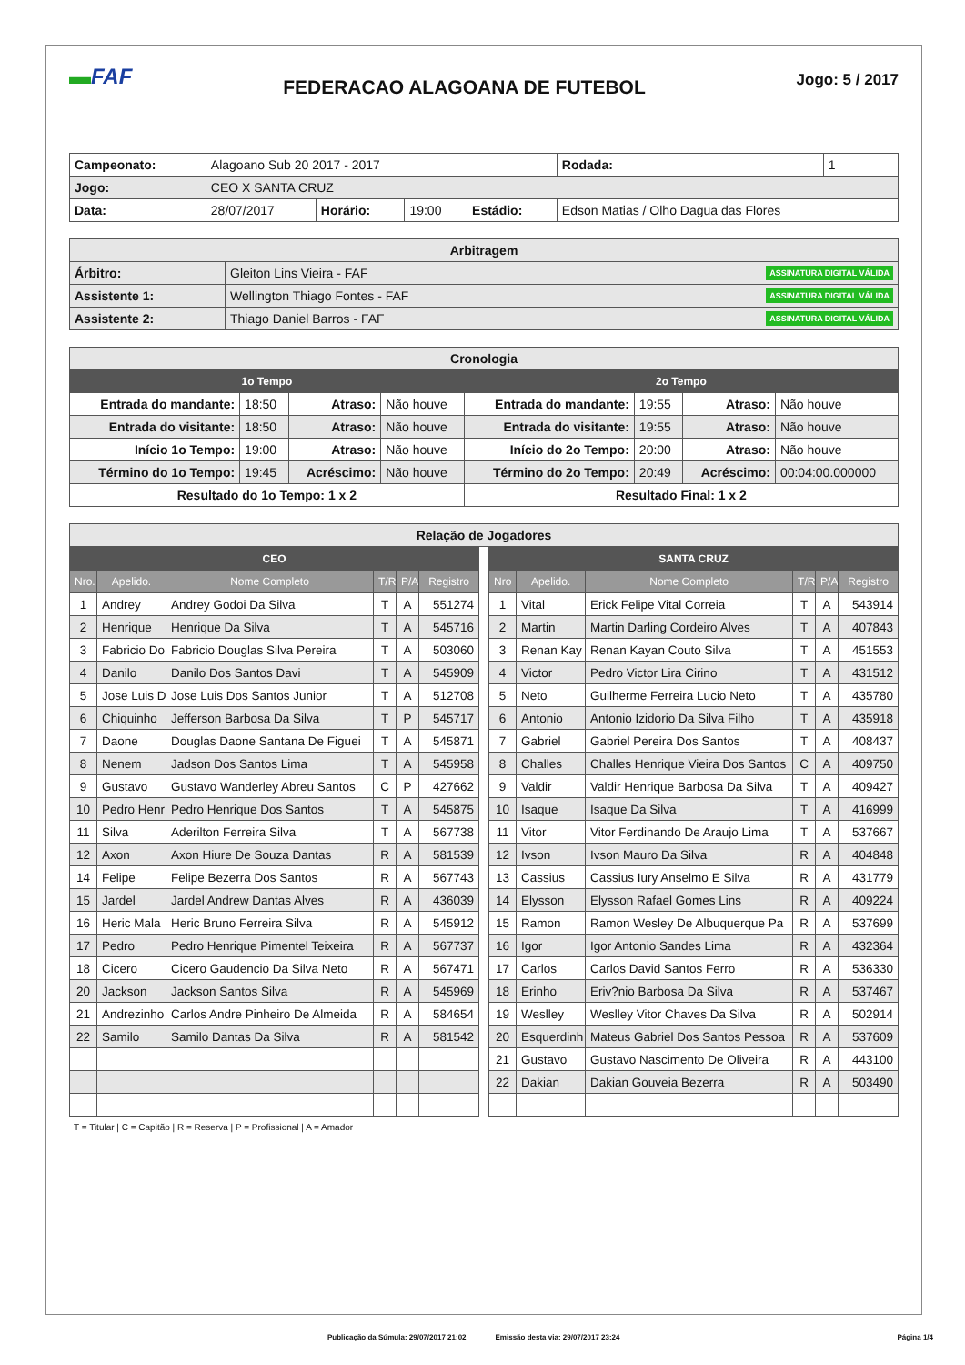▬FAF
FEDERACAO ALAGOANA DE FUTEBOL
Jogo: 5 / 2017
| Campeonato: | Alagoano Sub 20 2017 - 2017 | | | | | Rodada: | 1 |
| Jogo: | CEO X SANTA CRUZ | | | | | | |
| Data: | 28/07/2017 | Horário: | 19:00 | Estádio: | Edson Matias / Olho Dagua das Flores | | |
| Arbitragem | |
| Árbitro: | Gleiton Lins Vieira - FAF ASSINATURA DIGITAL VÁLIDA |
| Assistente 1: | Wellington Thiago Fontes - FAF ASSINATURA DIGITAL VÁLIDA |
| Assistente 2: | Thiago Daniel Barros - FAF ASSINATURA DIGITAL VÁLIDA |
| Cronologia | | | | | | | |
| 1o Tempo | | | | 2o Tempo | | | |
| Entrada do mandante: | 18:50 | Atraso: | Não houve | Entrada do mandante: | 19:55 | Atraso: | Não houve |
| Entrada do visitante: | 18:50 | Atraso: | Não houve | Entrada do visitante: | 19:55 | Atraso: | Não houve |
| Início 1o Tempo: | 19:00 | Atraso: | Não houve | Início do 2o Tempo: | 20:00 | Atraso: | Não houve |
| Término do 1o Tempo: | 19:45 | Acréscimo: | Não houve | Término do 2o Tempo: | 20:49 | Acréscimo: | 00:04:00.000000 |
| Resultado do 1o Tempo: 1 x 2 | | | | Resultado Final: 1 x 2 | | | |
| Relação de Jogadores |
| CEO | | | | | |
| --- | --- | --- | --- | --- | --- |
| Nro. | Apelido. | Nome Completo | T/R | P/A | Registro |
| 1 | Andrey | Andrey Godoi Da Silva | T | A | 551274 |
| 2 | Henrique | Henrique Da Silva | T | A | 545716 |
| 3 | Fabricio Do | Fabricio Douglas Silva Pereira | T | A | 503060 |
| 4 | Danilo | Danilo Dos Santos Davi | T | A | 545909 |
| 5 | Jose Luis D | Jose Luis Dos Santos Junior | T | A | 512708 |
| 6 | Chiquinho | Jefferson Barbosa Da Silva | T | P | 545717 |
| 7 | Daone | Douglas Daone Santana De Figuei | T | A | 545871 |
| 8 | Nenem | Jadson Dos Santos Lima | T | A | 545958 |
| 9 | Gustavo | Gustavo Wanderley Abreu Santos | C | P | 427662 |
| 10 | Pedro Henr | Pedro Henrique Dos Santos | T | A | 545875 |
| 11 | Silva | Aderilton Ferreira Silva | T | A | 567738 |
| 12 | Axon | Axon Hiure De Souza Dantas | R | A | 581539 |
| 14 | Felipe | Felipe Bezerra Dos Santos | R | A | 567743 |
| 15 | Jardel | Jardel Andrew Dantas Alves | R | A | 436039 |
| 16 | Heric Mala | Heric Bruno Ferreira Silva | R | A | 545912 |
| 17 | Pedro | Pedro Henrique Pimentel Teixeira | R | A | 567737 |
| 18 | Cicero | Cicero Gaudencio Da Silva Neto | R | A | 567471 |
| 20 | Jackson | Jackson Santos Silva | R | A | 545969 |
| 21 | Andrezinho | Carlos Andre Pinheiro De Almeida | R | A | 584654 |
| 22 | Samilo | Samilo Dantas Da Silva | R | A | 581542 |
| SANTA CRUZ | | | | | |
| --- | --- | --- | --- | --- | --- |
| Nro | Apelido. | Nome Completo | T/R | P/A | Registro |
| 1 | Vital | Erick Felipe Vital Correia | T | A | 543914 |
| 2 | Martin | Martin Darling Cordeiro Alves | T | A | 407843 |
| 3 | Renan Kay | Renan Kayan Couto Silva | T | A | 451553 |
| 4 | Victor | Pedro Victor Lira Cirino | T | A | 431512 |
| 5 | Neto | Guilherme Ferreira Lucio Neto | T | A | 435780 |
| 6 | Antonio | Antonio Izidorio Da Silva Filho | T | A | 435918 |
| 7 | Gabriel | Gabriel Pereira Dos Santos | T | A | 408437 |
| 8 | Challes | Challes Henrique Vieira Dos Santos | C | A | 409750 |
| 9 | Valdir | Valdir Henrique Barbosa Da Silva | T | A | 409427 |
| 10 | Isaque | Isaque Da Silva | T | A | 416999 |
| 11 | Vitor | Vitor Ferdinando De Araujo Lima | T | A | 537667 |
| 12 | Ivson | Ivson Mauro Da Silva | R | A | 404848 |
| 13 | Cassius | Cassius Iury Anselmo E Silva | R | A | 431779 |
| 14 | Elysson | Elysson Rafael Gomes Lins | R | A | 409224 |
| 15 | Ramon | Ramon Wesley De Albuquerque Pa | R | A | 537699 |
| 16 | Igor | Igor Antonio Sandes Lima | R | A | 432364 |
| 17 | Carlos | Carlos David Santos Ferro | R | A | 536330 |
| 18 | Erinho | Eriv?nio Barbosa Da Silva | R | A | 537467 |
| 19 | Weslley | Weslley Vitor Chaves Da Silva | R | A | 502914 |
| 20 | Esquerdinh | Mateus Gabriel Dos Santos Pessoa | R | A | 537609 |
| 21 | Gustavo | Gustavo Nascimento De Oliveira | R | A | 443100 |
| 22 | Dakian | Dakian Gouveia Bezerra | R | A | 503490 |
T = Titular | C = Capitão | R = Reserva | P = Profissional | A = Amador
Publicação da Súmula: 29/07/2017 21:02 Emissão desta via: 29/07/2017 23:24 Página 1/4